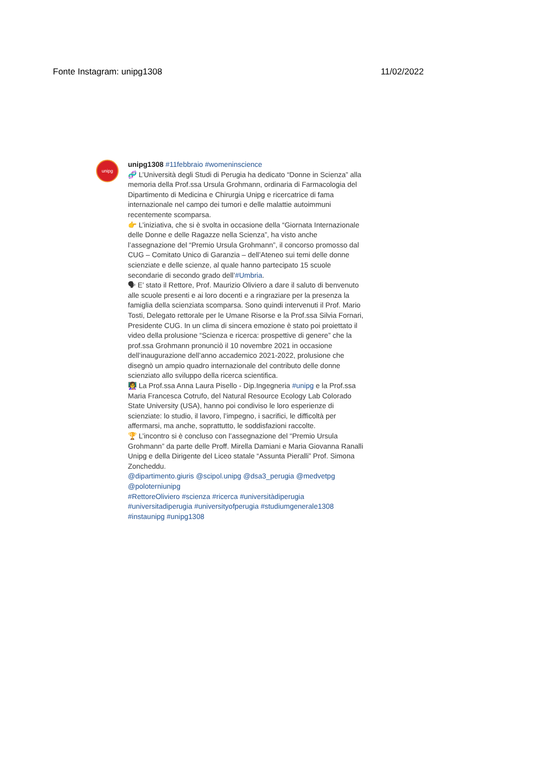Fonte Instagram: unipg1308 11/02/2022
unipg
unipg1308 #11febbraio #womeninscience
🧬 L’Università degli Studi di Perugia ha dedicato “Donne in Scienza” alla memoria della Prof.ssa Ursula Grohmann, ordinaria di Farmacologia del Dipartimento di Medicina e Chirurgia Unipg e ricercatrice di fama internazionale nel campo dei tumori e delle malattie autoimmuni recentemente scomparsa.
👉 L’iniziativa, che si è svolta in occasione della “Giornata Internazionale delle Donne e delle Ragazze nella Scienza”, ha visto anche l’assegnazione del “Premio Ursula Grohmann”, il concorso promosso dal CUG – Comitato Unico di Garanzia – dell’Ateneo sui temi delle donne scienziate e delle scienze, al quale hanno partecipato 15 scuole secondarie di secondo grado dell’#Umbria.
🗣 E’ stato il Rettore, Prof. Maurizio Oliviero a dare il saluto di benvenuto alle scuole presenti e ai loro docenti e a ringraziare per la presenza la famiglia della scienziata scomparsa. Sono quindi intervenuti il Prof. Mario Tosti, Delegato rettorale per le Umane Risorse e la Prof.ssa Silvia Fornari, Presidente CUG. In un clima di sincera emozione è stato poi proiettato il video della prolusione “Scienza e ricerca: prospettive di genere” che la prof.ssa Grohmann pronunciò il 10 novembre 2021 in occasione dell’inaugurazione dell’anno accademico 2021-2022, prolusione che disegnò un ampio quadro internazionale del contributo delle donne scienziato allo sviluppo della ricerca scientifica.
👩‍🏫 La Prof.ssa Anna Laura Pisello - Dip.Ingegneria #unipg e la Prof.ssa Maria Francesca Cotrufo, del Natural Resource Ecology Lab Colorado State University (USA), hanno poi condiviso le loro esperienze di scienziate: lo studio, il lavoro, l’impegno, i sacrifici, le difficoltà per affermarsi, ma anche, soprattutto, le soddisfazioni raccolte.
🏆 L’incontro si è concluso con l’assegnazione del “Premio Ursula Grohmann” da parte delle Proff. Mirella Damiani e Maria Giovanna Ranalli Unipg e della Dirigente del Liceo statale “Assunta Pieralli” Prof. Simona Zoncheddu.
@dipartimento.giuris @scipol.unipg @dsa3_perugia @medvetpg @poloterniunipg
#RettoreOliviero #scienza #ricerca #universitàdiperugia #universitadiperugia #universityofperugia #studiumgenerale1308 #instaunipg #unipg1308